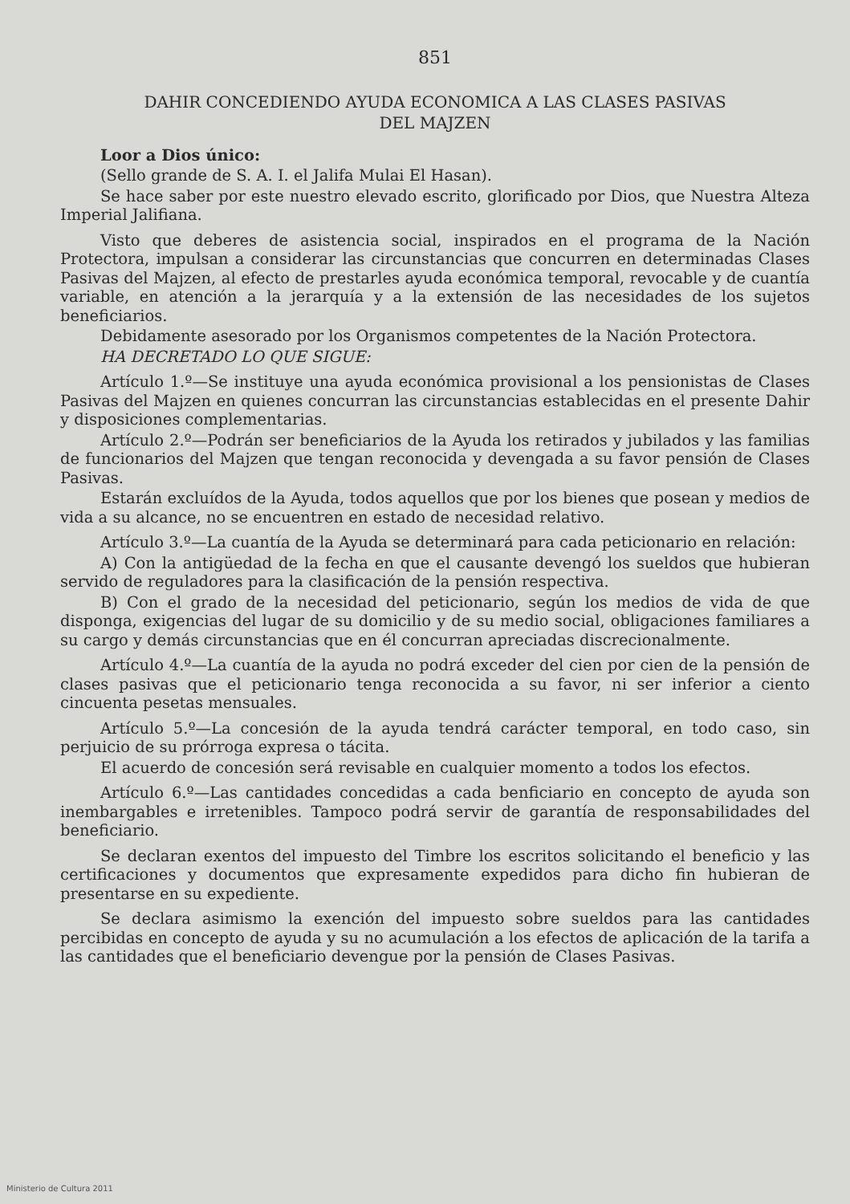851
DAHIR CONCEDIENDO AYUDA ECONOMICA A LAS CLASES PASIVAS
DEL MAJZEN
Loor a Dios único:
(Sello grande de S. A. I. el Jalifa Mulai El Hasan).
Se hace saber por este nuestro elevado escrito, glorificado por Dios, que Nuestra Alteza Imperial Jalifiana.
Visto que deberes de asistencia social, inspirados en el programa de la Nación Protectora, impulsan a considerar las circunstancias que concurren en determinadas Clases Pasivas del Majzen, al efecto de prestarles ayuda económica temporal, revocable y de cuantía variable, en atención a la jerarquía y a la extensión de las necesidades de los sujetos beneficiarios.
Debidamente asesorado por los Organismos competentes de la Nación Protectora.
HA DECRETADO LO QUE SIGUE:
Artículo 1.º—Se instituye una ayuda económica provisional a los pensionistas de Clases Pasivas del Majzen en quienes concurran las circunstancias establecidas en el presente Dahir y disposiciones complementarias.
Artículo 2.º—Podrán ser beneficiarios de la Ayuda los retirados y jubilados y las familias de funcionarios del Majzen que tengan reconocida y devengada a su favor pensión de Clases Pasivas.
Estarán excluídos de la Ayuda, todos aquellos que por los bienes que posean y medios de vida a su alcance, no se encuentren en estado de necesidad relativo.
Artículo 3.º—La cuantía de la Ayuda se determinará para cada peticionario en relación:
A) Con la antigüedad de la fecha en que el causante devengó los sueldos que hubieran servido de reguladores para la clasificación de la pensión respectiva.
B) Con el grado de la necesidad del peticionario, según los medios de vida de que disponga, exigencias del lugar de su domicilio y de su medio social, obligaciones familiares a su cargo y demás circunstancias que en él concurran apreciadas discrecionalmente.
Artículo 4.º—La cuantía de la ayuda no podrá exceder del cien por cien de la pensión de clases pasivas que el peticionario tenga reconocida a su favor, ni ser inferior a ciento cincuenta pesetas mensuales.
Artículo 5.º—La concesión de la ayuda tendrá carácter temporal, en todo caso, sin perjuicio de su prórroga expresa o tácita.
El acuerdo de concesión será revisable en cualquier momento a todos los efectos.
Artículo 6.º—Las cantidades concedidas a cada benficiario en concepto de ayuda son inembargables e irretenibles. Tampoco podrá servir de garantía de responsabilidades del beneficiario.
Se declaran exentos del impuesto del Timbre los escritos solicitando el beneficio y las certificaciones y documentos que expresamente expedidos para dicho fin hubieran de presentarse en su expediente.
Se declara asimismo la exención del impuesto sobre sueldos para las cantidades percibidas en concepto de ayuda y su no acumulación a los efectos de aplicación de la tarifa a las cantidades que el beneficiario devengue por la pensión de Clases Pasivas.
Ministerio de Cultura 2011